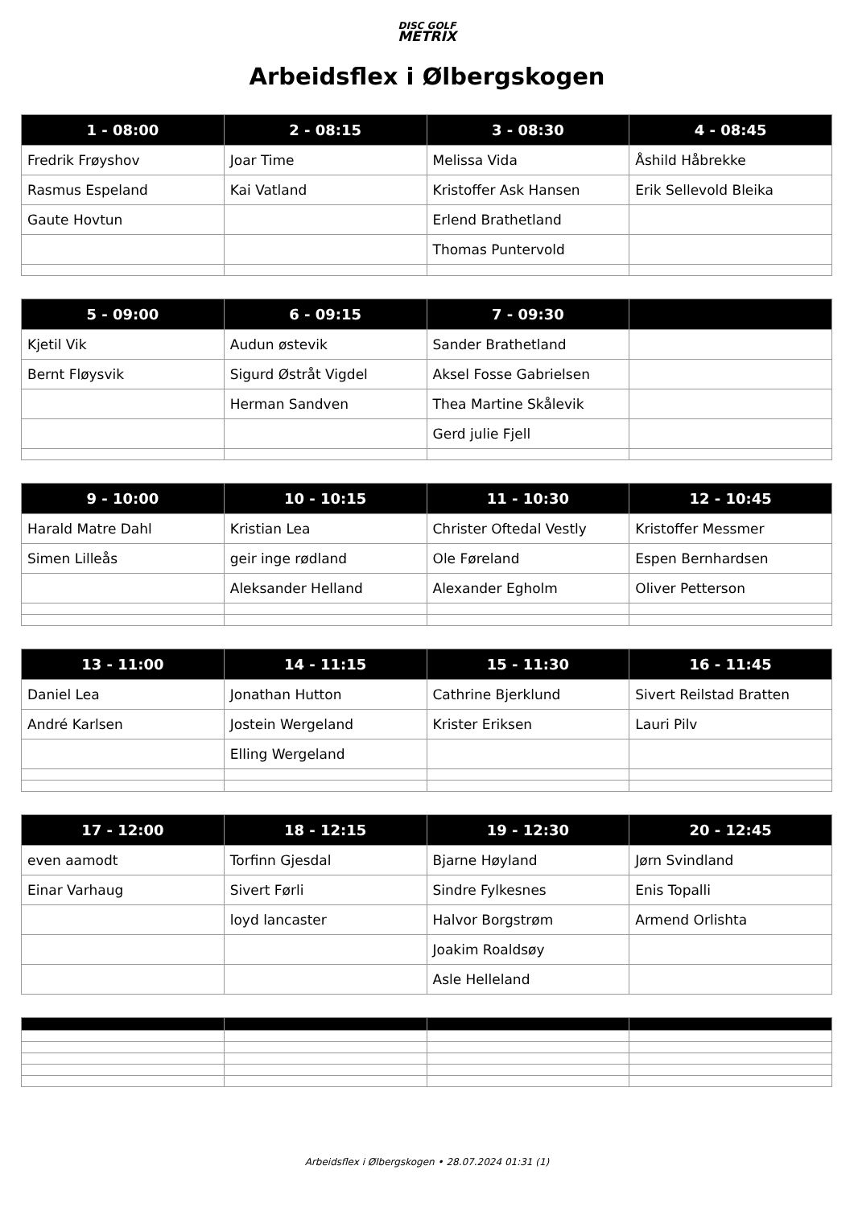DISC GOLF
METRIX
Arbeidsflex i Ølbergskogen
| 1 - 08:00 | 2 - 08:15 | 3 - 08:30 | 4 - 08:45 |
| --- | --- | --- | --- |
| Fredrik Frøyshov | Joar Time | Melissa Vida | Åshild Håbrekke |
| Rasmus Espeland | Kai Vatland | Kristoffer Ask Hansen | Erik Sellevold Bleika |
| Gaute Hovtun | | Erlend Brathetland | |
| | | Thomas Puntervold | |
| 5 - 09:00 | 6 - 09:15 | 7 - 09:30 | |
| --- | --- | --- | --- |
| Kjetil Vik | Audun østevik | Sander Brathetland | |
| Bernt Fløysvik | Sigurd Østråt Vigdel | Aksel Fosse Gabrielsen | |
| | Herman Sandven | Thea Martine Skålevik | |
| | | Gerd julie Fjell | |
| 9 - 10:00 | 10 - 10:15 | 11 - 10:30 | 12 - 10:45 |
| --- | --- | --- | --- |
| Harald Matre Dahl | Kristian Lea | Christer Oftedal Vestly | Kristoffer Messmer |
| Simen Lilleås | geir inge rødland | Ole Føreland | Espen Bernhardsen |
| | Aleksander Helland | Alexander Egholm | Oliver Petterson |
| 13 - 11:00 | 14 - 11:15 | 15 - 11:30 | 16 - 11:45 |
| --- | --- | --- | --- |
| Daniel Lea | Jonathan Hutton | Cathrine Bjerklund | Sivert Reilstad Bratten |
| André Karlsen | Jostein Wergeland | Krister Eriksen | Lauri Pilv |
| | Elling Wergeland | | |
| 17 - 12:00 | 18 - 12:15 | 19 - 12:30 | 20 - 12:45 |
| --- | --- | --- | --- |
| even aamodt | Torfinn Gjesdal | Bjarne Høyland | Jørn Svindland |
| Einar Varhaug | Sivert Førli | Sindre Fylkesnes | Enis Topalli |
| | loyd lancaster | Halvor Borgstrøm | Armend Orlishta |
| | | Joakim Roaldsøy | |
| | | Asle Helleland | |
Arbeidsflex i Ølbergskogen • 28.07.2024 01:31 (1)